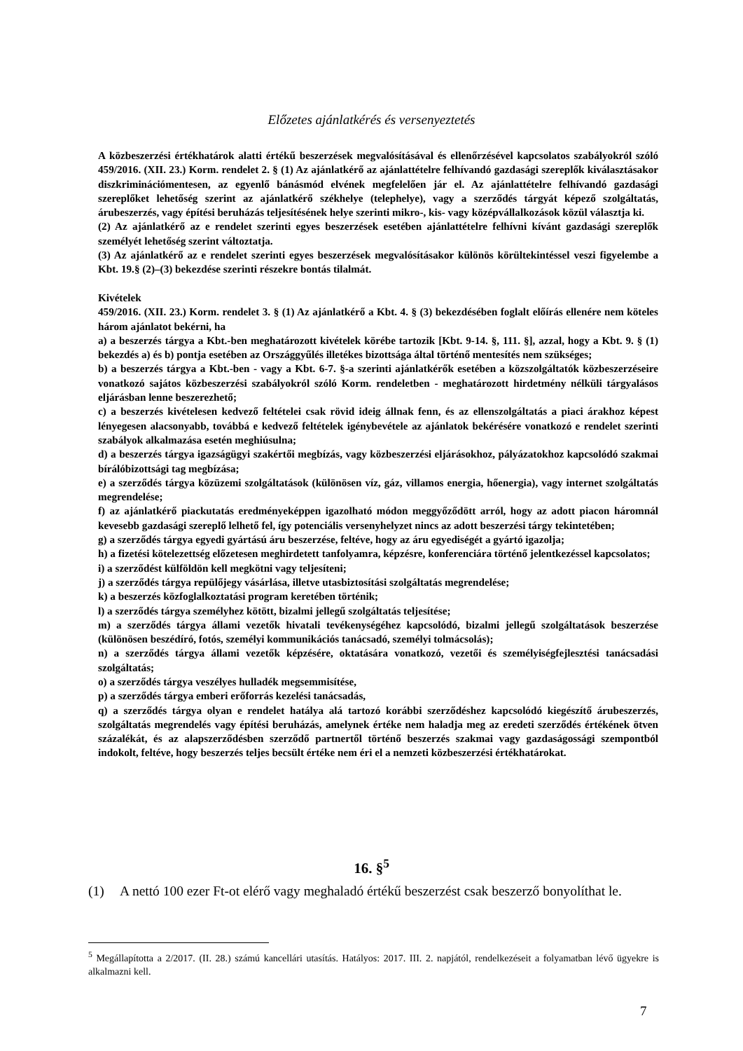Előzetes ajánlatkérés és versenyeztetés
A közbeszerzési értékhatárok alatti értékű beszerzések megvalósításával és ellenőrzésével kapcsolatos szabályokról szóló 459/2016. (XII. 23.) Korm. rendelet 2. § (1) Az ajánlatkérő az ajánlattételre felhívandó gazdasági szereplők kiválasztásakor diszkriminációmentesen, az egyenlő bánásmód elvének megfelelően jár el. Az ajánlattételre felhívandó gazdasági szereplőket lehetőség szerint az ajánlatkérő székhelye (telephelye), vagy a szerződés tárgyát képező szolgáltatás, árubeszerzés, vagy építési beruházás teljesítésének helye szerinti mikro-, kis- vagy középvállalkozások közül választja ki.
(2) Az ajánlatkérő az e rendelet szerinti egyes beszerzések esetében ajánlattételre felhívni kívánt gazdasági szereplők személyét lehetőség szerint változtatja.
(3) Az ajánlatkérő az e rendelet szerinti egyes beszerzések megvalósításakor különös körültekintéssel veszi figyelembe a Kbt. 19.§ (2)–(3) bekezdése szerinti részekre bontás tilalmát.
Kivételek
459/2016. (XII. 23.) Korm. rendelet 3. § (1) Az ajánlatkérő a Kbt. 4. § (3) bekezdésében foglalt előírás ellenére nem köteles három ajánlatot bekérni, ha
a) a beszerzés tárgya a Kbt.-ben meghatározott kivételek körébe tartozik [Kbt. 9-14. §, 111. §], azzal, hogy a Kbt. 9. § (1) bekezdés a) és b) pontja esetében az Országgyűlés illetékes bizottsága által történő mentesítés nem szükséges;
b) a beszerzés tárgya a Kbt.-ben - vagy a Kbt. 6-7. §-a szerinti ajánlatkérők esetében a közszolgáltatók közbeszerzéseire vonatkozó sajátos közbeszerzési szabályokról szóló Korm. rendeletben - meghatározott hirdetmény nélküli tárgyalásos eljárásban lenne beszerezhető;
c) a beszerzés kivételesen kedvező feltételei csak rövid ideig állnak fenn, és az ellenszolgáltatás a piaci árakhoz képest lényegesen alacsonyabb, továbbá e kedvező feltételek igénybevétele az ajánlatok bekérésére vonatkozó e rendelet szerinti szabályok alkalmazása esetén meghiúsulna;
d) a beszerzés tárgya igazságügyi szakértői megbízás, vagy közbeszerzési eljárásokhoz, pályázatokhoz kapcsolódó szakmai bírálóbizottsági tag megbízása;
e) a szerződés tárgya közüzemi szolgáltatások (különösen víz, gáz, villamos energia, hőenergia), vagy internet szolgáltatás megrendelése;
f) az ajánlatkérő piackutatás eredményeképpen igazolható módon meggyőződött arról, hogy az adott piacon háromnál kevesebb gazdasági szereplő lelhető fel, így potenciális versenyhelyzet nincs az adott beszerzési tárgy tekintetében;
g) a szerződés tárgya egyedi gyártású áru beszerzése, feltéve, hogy az áru egyediségét a gyártó igazolja;
h) a fizetési kötelezettség előzetesen meghirdetett tanfolyamra, képzésre, konferenciára történő jelentkezéssel kapcsolatos;
i) a szerződést külföldön kell megkötni vagy teljesíteni;
j) a szerződés tárgya repülőjegy vásárlása, illetve utasbiztosítási szolgáltatás megrendelése;
k) a beszerzés közfoglalkoztatási program keretében történik;
l) a szerződés tárgya személyhez kötött, bizalmi jellegű szolgáltatás teljesítése;
m) a szerződés tárgya állami vezetők hivatali tevékenységéhez kapcsolódó, bizalmi jellegű szolgáltatások beszerzése (különösen beszédíró, fotós, személyi kommunikációs tanácsadó, személyi tolmácsolás);
n) a szerződés tárgya állami vezetők képzésére, oktatására vonatkozó, vezetői és személyiségfejlesztési tanácsadási szolgáltatás;
o) a szerződés tárgya veszélyes hulladék megsemmisítése,
p) a szerződés tárgya emberi erőforrás kezelési tanácsadás,
q) a szerződés tárgya olyan e rendelet hatálya alá tartozó korábbi szerződéshez kapcsolódó kiegészítő árubeszerzés, szolgáltatás megrendelés vagy építési beruházás, amelynek értéke nem haladja meg az eredeti szerződés értékének ötven százalékát, és az alapszerződésben szerződő partnertől történő beszerzés szakmai vagy gazdaságossági szempontból indokolt, feltéve, hogy beszerzés teljes becsült értéke nem éri el a nemzeti közbeszerzési értékhatárokat.
16. §<sup>5</sup>
(1) A nettó 100 ezer Ft-ot elérő vagy meghaladó értékű beszerzést csak beszerző bonyolíthat le.
<sup>5</sup> Megállapította a 2/2017. (II. 28.) számú kancellári utasítás. Hatályos: 2017. III. 2. napjától, rendelkezéseit a folyamatban lévő ügyekre is alkalmazni kell.
7